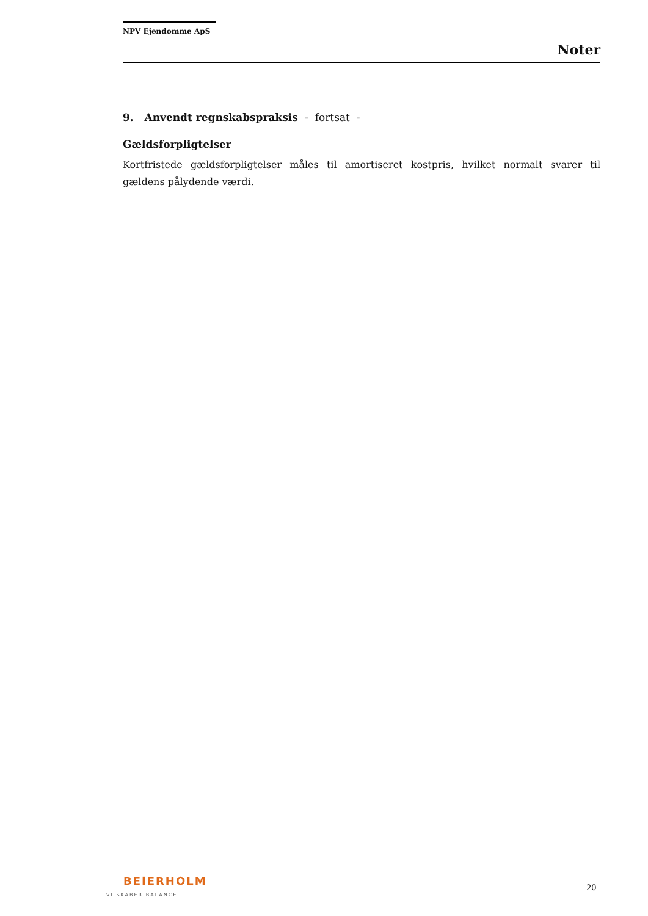NPV Ejendomme ApS
Noter
9. Anvendt regnskabspraksis - fortsat -
Gældsforpligtelser
Kortfristede gældsforpligtelser måles til amortiseret kostpris, hvilket normalt svarer til gældens pålydende værdi.
BEIERHOLM
VI SKABER BALANCE
20